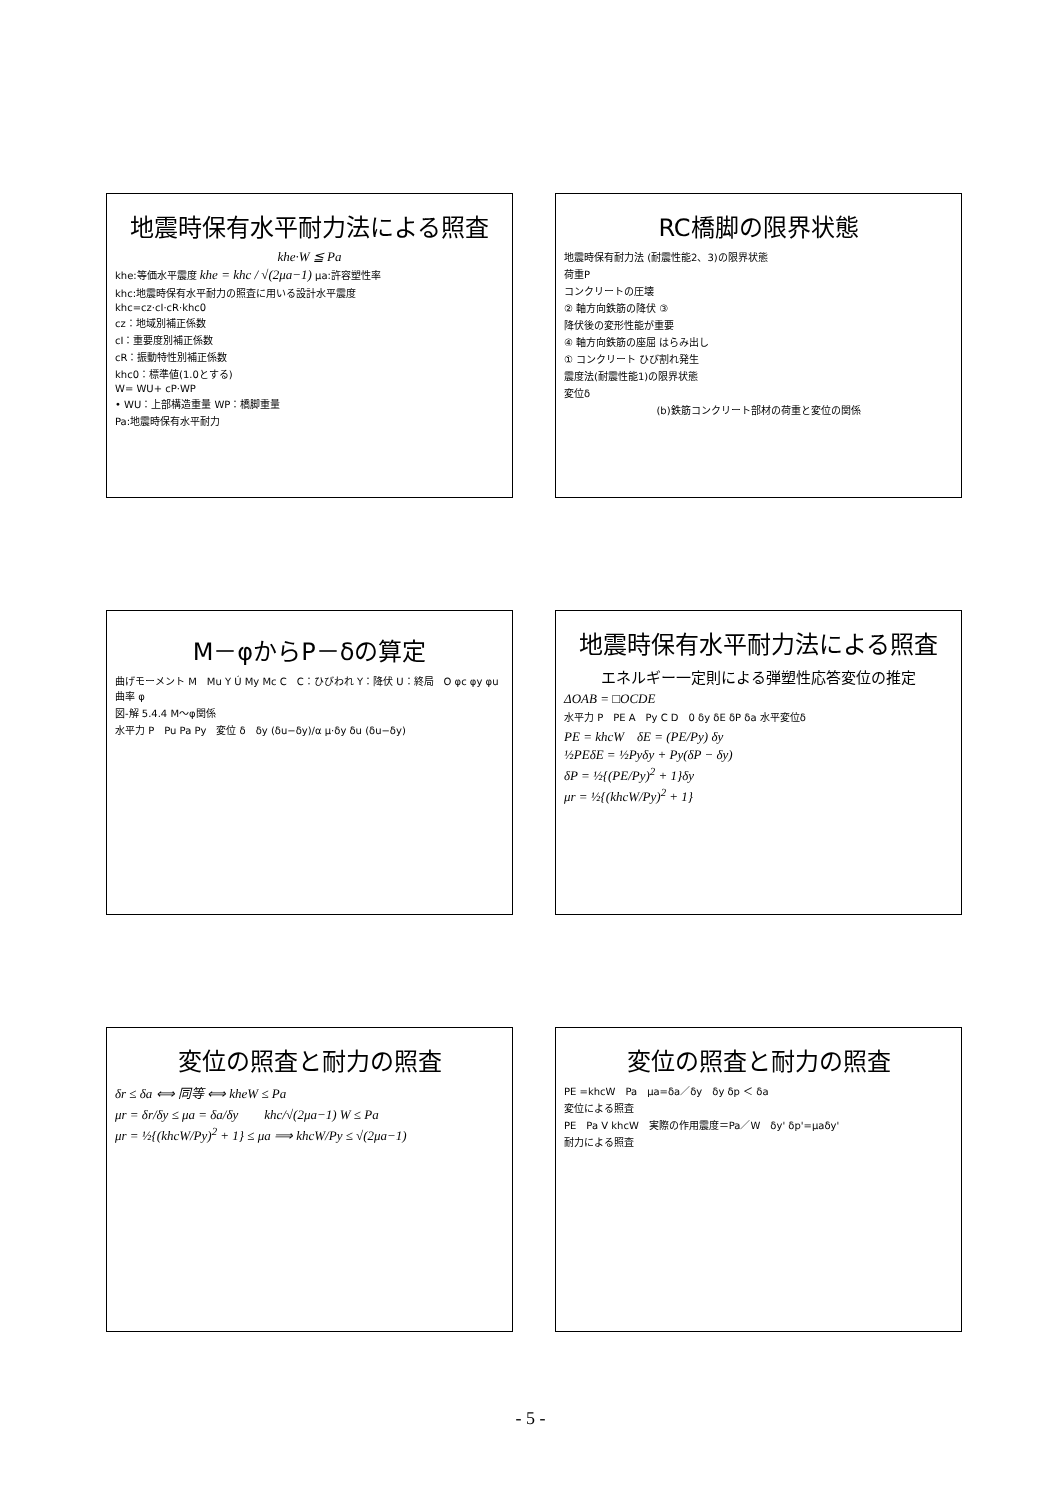地震時保有水平耐力法による照査
khe·W ≦ Pa
khe:等価水平震度 khe = khc / √(2μa−1) μa:許容塑性率
khc:地震時保有水平耐力の照査に用いる設計水平震度
khc=cz·cI·cR·khc0
cz：地域別補正係数
cI：重要度別補正係数
cR：振動特性別補正係数
khc0：標準値(1.0とする)
W= WU+ cP·WP
• WU：上部構造重量 WP：橋脚重量
Pa:地震時保有水平耐力
RC橋脚の限界状態
地震時保有耐力法 (耐震性能2、3)の限界状態
荷重P
コンクリートの圧壊
② 軸方向鉄筋の降伏 ③
降伏後の変形性能が重要
④ 軸方向鉄筋の座屈 はらみ出し
① コンクリート ひび割れ発生
震度法(耐震性能1)の限界状態
変位δ
(b)鉄筋コンクリート部材の荷重と変位の関係
M－φからP－δの算定
曲げモーメント M　Mu Y Ú My Mc C　C：ひびわれ Y：降伏 U：終局　O φc φy φu 曲率 φ
図-解 5.4.4 M～φ関係
水平力 P　Pu Pa Py　変位 δ　δy (δu−δy)/α μ·δy δu (δu−δy)
地震時保有水平耐力法による照査
エネルギー一定則による弾塑性応答変位の推定
ΔOAB = □OCDE
水平力 P　PE A　Py C D　0 δy δE δP δa 水平変位δ
PE = khcW　δE = (PE/Py) δy
½PEδE = ½Pyδy + Py(δP − δy)
δP = ½{(PE/Py)<sup>2</sup> + 1}δy
μr = ½{(khcW/Py)<sup>2</sup> + 1}
変位の照査と耐力の照査
δr ≤ δa ⟺ 同等 ⟺ kheW ≤ Pa
μr = δr/δy ≤ μa = δa/δy　　khc/√(2μa−1) W ≤ Pa
μr = ½{(khcW/Py)<sup>2</sup> + 1} ≤ μa ⟹ khcW/Py ≤ √(2μa−1)
変位の照査と耐力の照査
PE =khcW　Pa　μa=δa／δy　δy δp ＜ δa
変位による照査
PE　Pa V khcW　実際の作用震度＝Pa／W　δy' δp'=μaδy'
耐力による照査
- 5 -